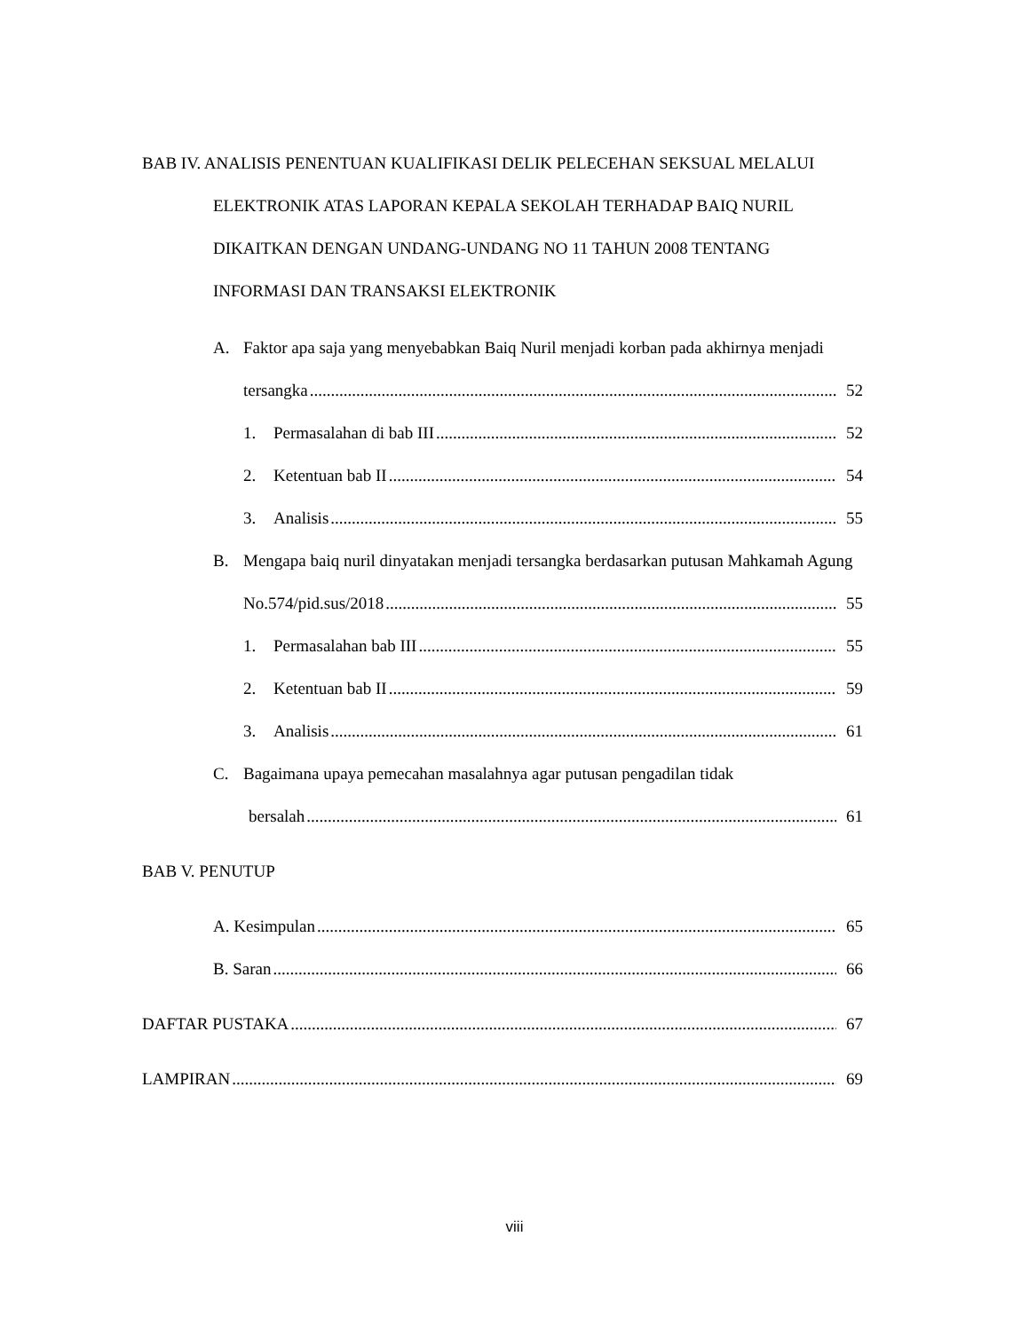BAB IV. ANALISIS PENENTUAN KUALIFIKASI DELIK PELECEHAN SEKSUAL MELALUI
ELEKTRONIK ATAS LAPORAN KEPALA SEKOLAH TERHADAP BAIQ NURIL
DIKAITKAN DENGAN UNDANG-UNDANG NO 11 TAHUN 2008 TENTANG
INFORMASI DAN TRANSAKSI ELEKTRONIK
A. Faktor apa saja yang menyebabkan Baiq Nuril menjadi korban pada akhirnya menjadi
tersangka 52
1. Permasalahan di bab III 52
2. Ketentuan bab II 54
3. Analisis 55
B. Mengapa baiq nuril dinyatakan menjadi tersangka berdasarkan putusan Mahkamah Agung
No.574/pid.sus/2018 55
1. Permasalahan bab III 55
2. Ketentuan bab II 59
3. Analisis 61
C. Bagaimana upaya pemecahan masalahnya agar putusan pengadilan tidak
bersalah 61
BAB V. PENUTUP
A. Kesimpulan 65
B. Saran 66
DAFTAR PUSTAKA 67
LAMPIRAN 69
viii